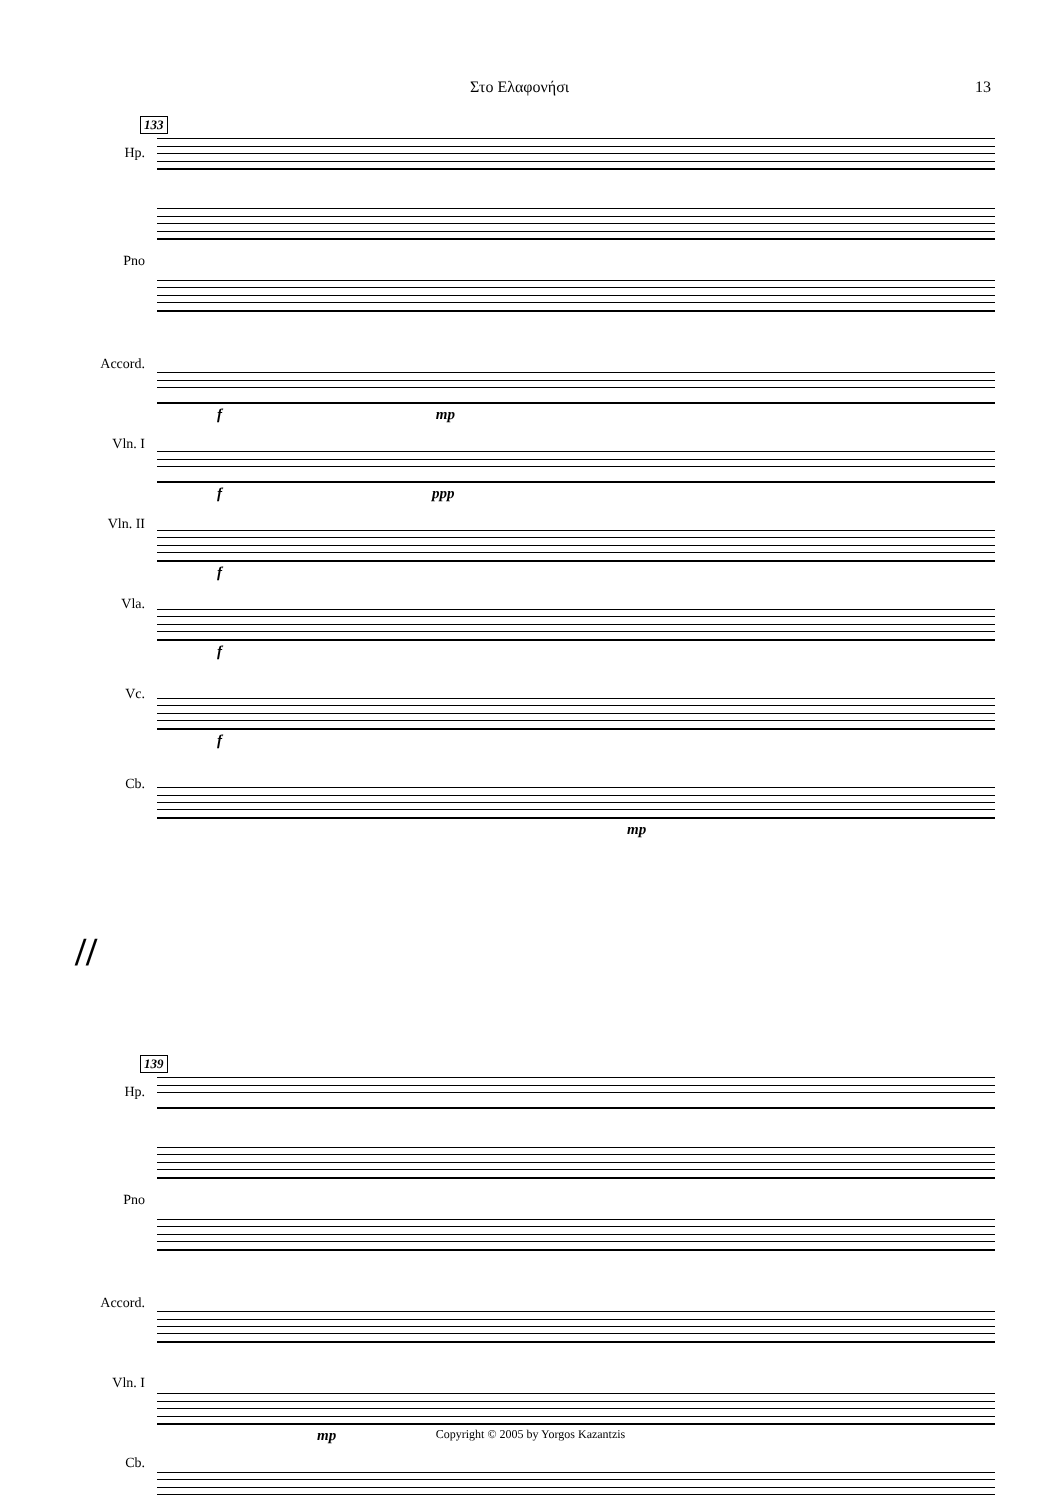Στο Ελαφονήσι 13
133
Hp.
Pno
Accord.
Vln. I
Vln. II
Vla.
Vc.
Cb.
f mp
f ppp
f
f
f
mp
//
139
Hp.
Pno
Accord.
Vln. I
Cb.
mp
Copyright © 2005 by Yorgos Kazantzis